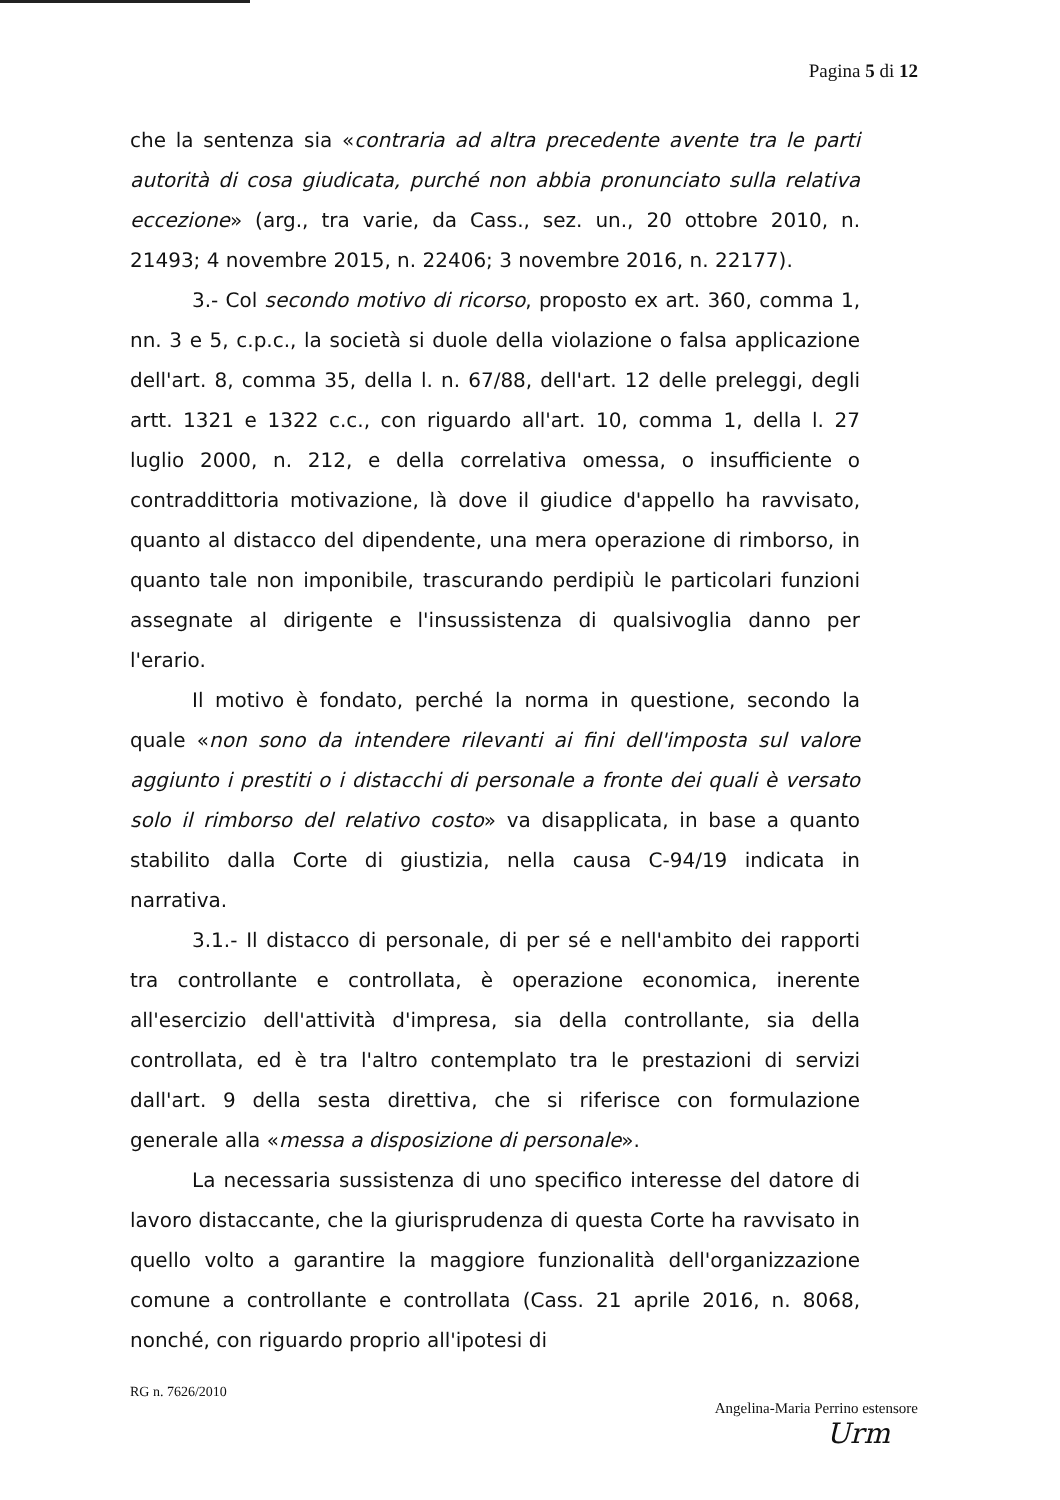Pagina 5 di 12
che la sentenza sia «contraria ad altra precedente avente tra le parti autorità di cosa giudicata, purché non abbia pronunciato sulla relativa eccezione» (arg., tra varie, da Cass., sez. un., 20 ottobre 2010, n. 21493; 4 novembre 2015, n. 22406; 3 novembre 2016, n. 22177).
3.- Col secondo motivo di ricorso, proposto ex art. 360, comma 1, nn. 3 e 5, c.p.c., la società si duole della violazione o falsa applicazione dell'art. 8, comma 35, della l. n. 67/88, dell'art. 12 delle preleggi, degli artt. 1321 e 1322 c.c., con riguardo all'art. 10, comma 1, della l. 27 luglio 2000, n. 212, e della correlativa omessa, o insufficiente o contraddittoria motivazione, là dove il giudice d'appello ha ravvisato, quanto al distacco del dipendente, una mera operazione di rimborso, in quanto tale non imponibile, trascurando perdipiù le particolari funzioni assegnate al dirigente e l'insussistenza di qualsivoglia danno per l'erario.
Il motivo è fondato, perché la norma in questione, secondo la quale «non sono da intendere rilevanti ai fini dell'imposta sul valore aggiunto i prestiti o i distacchi di personale a fronte dei quali è versato solo il rimborso del relativo costo» va disapplicata, in base a quanto stabilito dalla Corte di giustizia, nella causa C-94/19 indicata in narrativa.
3.1.- Il distacco di personale, di per sé e nell'ambito dei rapporti tra controllante e controllata, è operazione economica, inerente all'esercizio dell'attività d'impresa, sia della controllante, sia della controllata, ed è tra l'altro contemplato tra le prestazioni di servizi dall'art. 9 della sesta direttiva, che si riferisce con formulazione generale alla «messa a disposizione di personale».
La necessaria sussistenza di uno specifico interesse del datore di lavoro distaccante, che la giurisprudenza di questa Corte ha ravvisato in quello volto a garantire la maggiore funzionalità dell'organizzazione comune a controllante e controllata (Cass. 21 aprile 2016, n. 8068, nonché, con riguardo proprio all'ipotesi di
RG n. 7626/2010
Angelina-Maria Perrino estensore
Urm